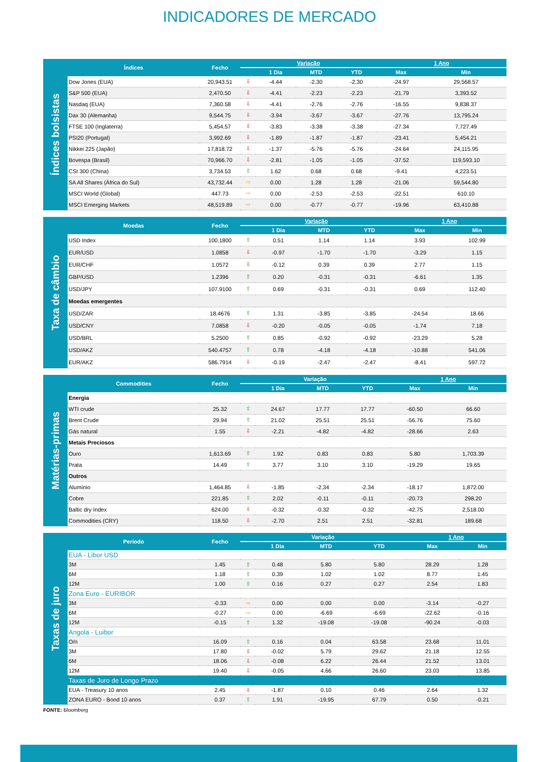INDICADORES DE MERCADO
Índices bolsistas
| Índices | Fecho | Variação | | | | 1 Ano | |
| --- | --- | --- | --- | --- | --- | --- | --- |
| | | | 1 Dia | MTD | YTD | Max | Min |
| Dow Jones (EUA) | 20,943.51 | ⇩ | -4.44 | -2.30 | -2.30 | -24.97 | 29,568.57 |
| S&P 500 (EUA) | 2,470.50 | ⇩ | -4.41 | -2.23 | -2.23 | -21.79 | 3,393.52 |
| Nasdaq (EUA) | 7,360.58 | ⇩ | -4.41 | -2.76 | -2.76 | -16.55 | 9,838.37 |
| Dax 30 (Alemanha) | 9,544.75 | ⇩ | -3.94 | -3.67 | -3.67 | -27.76 | 13,795.24 |
| FTSE 100 (Inglaterra) | 5,454.57 | ⇩ | -3.83 | -3.38 | -3.38 | -27.34 | 7,727.49 |
| PSI20 (Portugal) | 3,992.69 | ⇩ | -1.89 | -1.87 | -1.87 | -23.41 | 5,454.21 |
| Nikkei 225 (Japão) | 17,818.72 | ⇩ | -1.37 | -5.76 | -5.76 | -24.64 | 24,115.95 |
| Bovespa (Brasil) | 70,966.70 | ⇩ | -2.81 | -1.05 | -1.05 | -37.52 | 119,593.10 |
| CSI 300 (China) | 3,734.53 | ⇧ | 1.62 | 0.68 | 0.68 | -9.41 | 4,223.51 |
| SA All Shares (África do Sul) | 43,732.44 | ⇨ | 0.00 | 1.28 | 1.28 | -21.06 | 59,544.80 |
| MSCI World (Global) | 447.73 | ⇨ | 0.00 | -2.53 | -2.53 | -22.51 | 610.10 |
| MSCI Emerging Markets | 48,519.89 | ⇨ | 0.00 | -0.77 | -0.77 | -19.96 | 63,410.88 |
Taxa de câmbio
| Moedas | Fecho | Variação | | | | 1 Ano | |
| --- | --- | --- | --- | --- | --- | --- | --- |
| | | | 1 Dia | MTD | YTD | Max | Min |
| USD Index | 100.1800 | ⇧ | 0.51 | 1.14 | 1.14 | 3.93 | 102.99 |
| EUR/USD | 1.0858 | ⇩ | -0.97 | -1.70 | -1.70 | -3.29 | 1.15 |
| EUR/CHF | 1.0572 | ⇩ | -0.12 | 0.39 | 0.39 | 2.77 | 1.15 |
| GBP/USD | 1.2396 | ⇧ | 0.20 | -0.31 | -0.31 | -6.61 | 1.35 |
| USD/JPY | 107.9100 | ⇧ | 0.69 | -0.31 | -0.31 | 0.69 | 112.40 |
| Moedas emergentes | | | | | | | |
| USD/ZAR | 18.4676 | ⇧ | 1.31 | -3.85 | -3.85 | -24.54 | 18.66 |
| USD/CNY | 7.0858 | ⇩ | -0.20 | -0.05 | -0.05 | -1.74 | 7.18 |
| USD/BRL | 5.2500 | ⇧ | 0.85 | -0.92 | -0.92 | -23.29 | 5.28 |
| USD/AKZ | 540.4757 | ⇧ | 0.78 | -4.18 | -4.18 | -10.88 | 541.06 |
| EUR/AKZ | 586.7914 | ⇩ | -0.19 | -2.47 | -2.47 | -8.41 | 597.72 |
Matérias-primas
| Commodities | Fecho | Variação | | | | 1 Ano | |
| --- | --- | --- | --- | --- | --- | --- | --- |
| | | | 1 Dia | MTD | YTD | Max | Min |
| Energia | | | | | | | |
| WTI crude | 25.32 | ⇧ | 24.67 | 17.77 | 17.77 | -60.50 | 66.60 |
| Brent Crude | 29.94 | ⇧ | 21.02 | 25.51 | 25.51 | -56.76 | 75.60 |
| Gás natural | 1.55 | ⇩ | -2.21 | -4.82 | -4.82 | -28.66 | 2.63 |
| Metais Preciosos | | | | | | | |
| Ouro | 1,613.69 | ⇧ | 1.92 | 0.83 | 0.83 | 5.80 | 1,703.39 |
| Prata | 14.49 | ⇧ | 3.77 | 3.10 | 3.10 | -19.29 | 19.65 |
| Outros | | | | | | | |
| Alumínio | 1,464.85 | ⇩ | -1.85 | -2.34 | -2.34 | -18.17 | 1,872.00 |
| Cobre | 221.85 | ⇧ | 2.02 | -0.11 | -0.11 | -20.73 | 298.20 |
| Baltic dry Index | 624.00 | ⇩ | -0.32 | -0.32 | -0.32 | -42.75 | 2,518.00 |
| Commodities (CRY) | 118.50 | ⇩ | -2.70 | 2.51 | 2.51 | -32.81 | 189.68 |
Taxas de juro
| Período | Fecho | Variação | | | | 1 Ano | |
| --- | --- | --- | --- | --- | --- | --- | --- |
| | | | 1 Dia | MTD | YTD | Max | Min |
| EUA - Libor USD | | | | | | | |
| 3M | 1.45 | ⇧ | 0.48 | 5.80 | 5.80 | 28.29 | 1.28 |
| 6M | 1.18 | ⇧ | 0.39 | 1.02 | 1.02 | 8.77 | 1.45 |
| 12M | 1.00 | ⇧ | 0.16 | 0.27 | 0.27 | 2.54 | 1.83 |
| Zona Euro - EURIBOR | | | | | | | |
| 3M | -0.33 | ⇨ | 0.00 | 0.00 | 0.00 | -3.14 | -0.27 |
| 6M | -0.27 | ⇨ | 0.00 | -6.69 | -6.69 | -22.62 | -0.16 |
| 12M | -0.15 | ⇧ | 1.32 | -19.08 | -19.08 | -90.24 | -0.03 |
| Angola - Luibor | | | | | | | |
| O/n | 16.09 | ⇧ | 0.16 | 0.04 | 63.58 | 23.68 | 11.01 |
| 3M | 17.80 | ⇩ | -0.02 | 5.79 | 29.62 | 21.18 | 12.55 |
| 6M | 18.06 | ⇩ | -0.08 | 6.22 | 26.44 | 21.52 | 13.01 |
| 12M | 19.40 | ⇩ | -0.05 | 4.66 | 26.60 | 23.03 | 13.85 |
| Taxas de Juro de Longo Prazo | | | | | | | |
| EUA - Treasury 10 anos | 2.45 | ⇩ | -1.87 | 0.10 | 0.46 | 2.64 | 1.32 |
| ZONA EURO - Bond 10 anos | 0.37 | ⇧ | 1.91 | -19.95 | 67.79 | 0.50 | -0.21 |
FONTE: Bloomberg